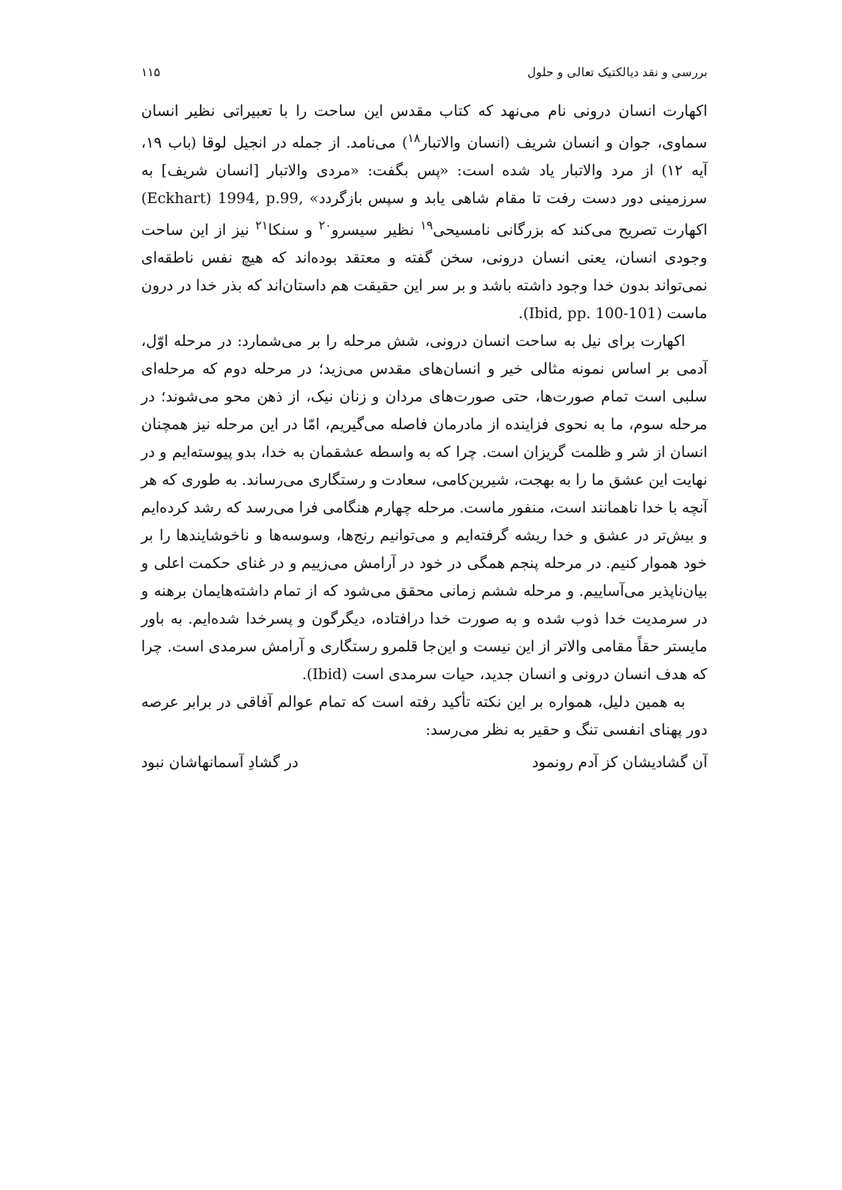بررسی و نقد دیالکتیک تعالی و حلول ۱۱۵
اکهارت انسان درونی نام می‌نهد که کتاب مقدس این ساحت را با تعبیراتی نظیر انسان سماوی، جوان و انسان شریف (انسان والاتبار<sup>۱۸</sup>) می‌نامد. از جمله در انجیل لوقا (باب ۱۹، آیه ۱۲) از مرد والاتبار یاد شده است: «پس بگفت: «مردی والاتبار [انسان شریف] به سرزمینی دور دست رفت تا مقام شاهی یابد و سپس بازگردد» ,Eckhart) 1994, p.99) اکهارت تصریح می‌کند که بزرگانی نامسیحی<sup>۱۹</sup> نظیر سیسرو<sup>۲۰</sup> و سنکا<sup>۲۱</sup> نیز از این ساحت وجودی انسان، یعنی انسان درونی، سخن گفته و معتقد بوده‌اند که هیچ نفس ناطقه‌ای نمی‌تواند بدون خدا وجود داشته باشد و بر سر این حقیقت هم داستان‌اند که بذر خدا در درون ماست (Ibid, pp. 100-101).
اکهارت برای نیل به ساحت انسان درونی، شش مرحله را بر می‌شمارد: در مرحله اوّل، آدمی بر اساس نمونه مثالی خیر و انسان‌های مقدس می‌زید؛ در مرحله دوم که مرحله‌ای سلبی است تمام صورت‌ها، حتی صورت‌های مردان و زنان نیک، از ذهن محو می‌شوند؛ در مرحله سوم، ما به نحوی فزاینده از مادرمان فاصله می‌گیریم، امّا در این مرحله نیز همچنان انسان از شر و ظلمت گریزان است. چرا که به واسطه عشقمان به خدا، بدو پیوسته‌ایم و در نهایت این عشق ما را به بهجت، شیرین‌کامی، سعادت و رستگاری می‌رساند. به طوری که هر آنچه با خدا ناهمانند است، منفور ماست. مرحله چهارم هنگامی فرا می‌رسد که رشد کرده‌ایم و بیش‌تر در عشق و خدا ریشه گرفته‌ایم و می‌توانیم رنج‌ها، وسوسه‌ها و ناخوشایندها را بر خود هموار کنیم. در مرحله پنجم همگی در خود در آرامش می‌زییم و در غنای حکمت اعلی و بیان‌ناپذیر می‌آساییم. و مرحله ششم زمانی محقق می‌شود که از تمام داشته‌هایمان برهنه و در سرمدیت خدا ذوب شده و به صورت خدا درافتاده، دیگرگون و پسرخدا شده‌ایم. به باور مایستر حقاً مقامی والاتر از این نیست و این‌جا قلمرو رستگاری و آرامش سرمدی است. چرا که هدف انسان درونی و انسان جدید، حیات سرمدی است (Ibid).
به همین دلیل، همواره بر این نکته تأکید رفته است که تمام عوالم آفاقی در برابر عرصه دور پهنای انفسی تنگ و حقیر به نظر می‌رسد:
آن گشادیشان کز آدم رونمود در گشادِ آسمانهاشان نبود